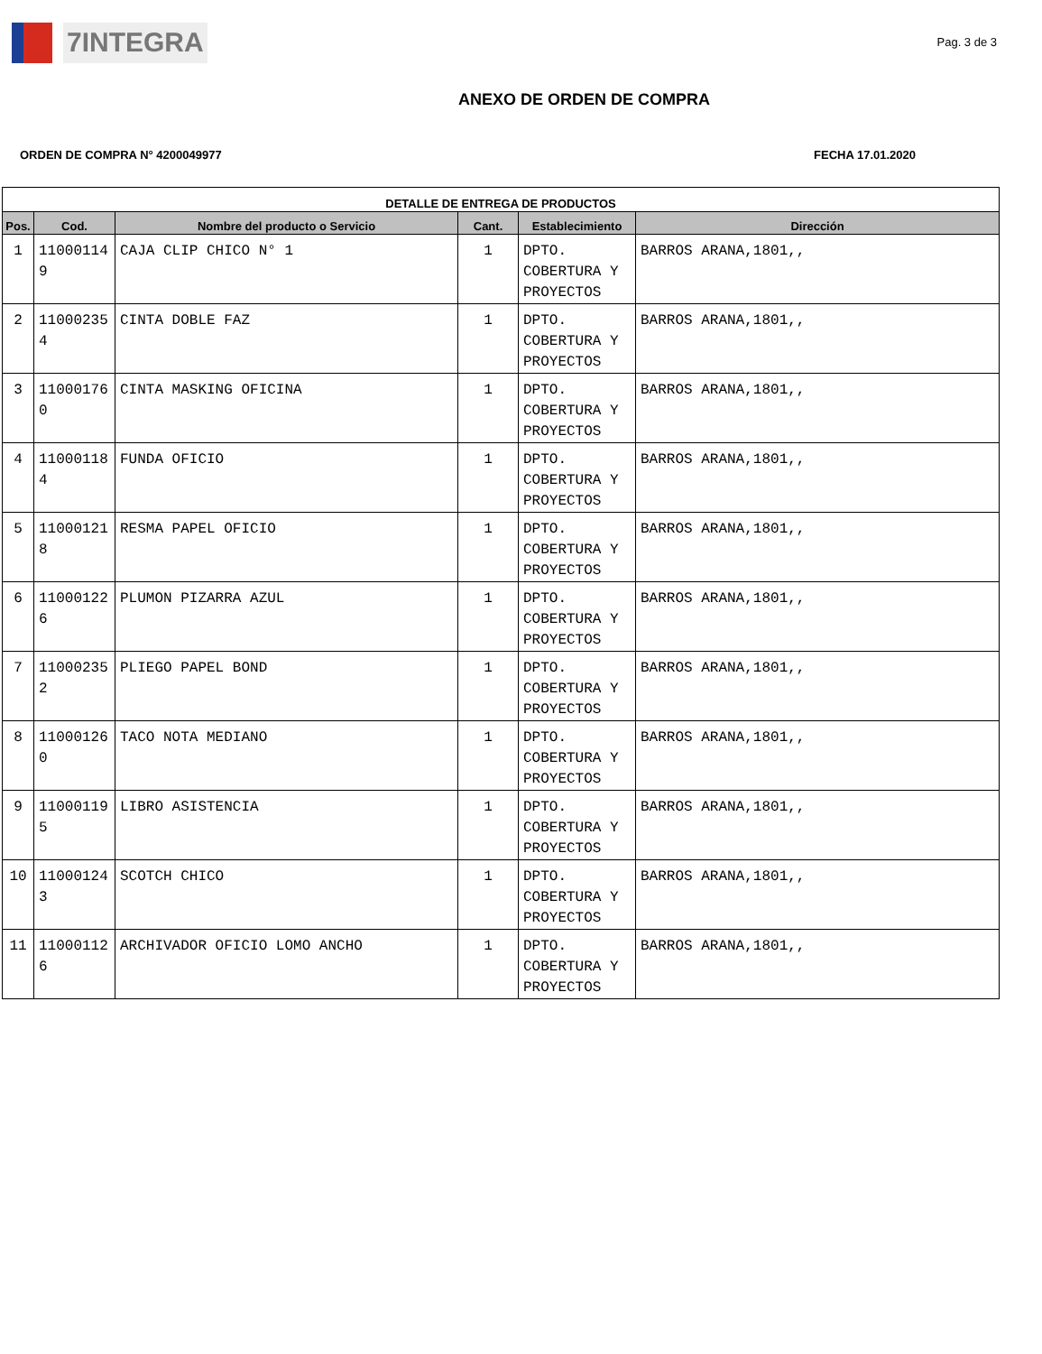7INTEGRA
Pag. 3 de 3
ANEXO DE ORDEN DE COMPRA
ORDEN DE COMPRA N° 4200049977 FECHA 17.01.2020
| DETALLE DE ENTREGA DE PRODUCTOS | | | | | |
| --- | --- | --- | --- | --- | --- |
| Pos. | Cod. | Nombre del producto o Servicio | Cant. | Establecimiento | Dirección |
| 1 | 11000114 9 | CAJA CLIP CHICO N° 1 | 1 | DPTO. COBERTURA Y PROYECTOS | BARROS ARANA,1801,, |
| 2 | 11000235 4 | CINTA DOBLE FAZ | 1 | DPTO. COBERTURA Y PROYECTOS | BARROS ARANA,1801,, |
| 3 | 11000176 0 | CINTA MASKING OFICINA | 1 | DPTO. COBERTURA Y PROYECTOS | BARROS ARANA,1801,, |
| 4 | 11000118 4 | FUNDA OFICIO | 1 | DPTO. COBERTURA Y PROYECTOS | BARROS ARANA,1801,, |
| 5 | 11000121 8 | RESMA PAPEL OFICIO | 1 | DPTO. COBERTURA Y PROYECTOS | BARROS ARANA,1801,, |
| 6 | 11000122 6 | PLUMON PIZARRA AZUL | 1 | DPTO. COBERTURA Y PROYECTOS | BARROS ARANA,1801,, |
| 7 | 11000235 2 | PLIEGO PAPEL BOND | 1 | DPTO. COBERTURA Y PROYECTOS | BARROS ARANA,1801,, |
| 8 | 11000126 0 | TACO NOTA MEDIANO | 1 | DPTO. COBERTURA Y PROYECTOS | BARROS ARANA,1801,, |
| 9 | 11000119 5 | LIBRO ASISTENCIA | 1 | DPTO. COBERTURA Y PROYECTOS | BARROS ARANA,1801,, |
| 10 | 11000124 3 | SCOTCH CHICO | 1 | DPTO. COBERTURA Y PROYECTOS | BARROS ARANA,1801,, |
| 11 | 11000112 6 | ARCHIVADOR OFICIO LOMO ANCHO | 1 | DPTO. COBERTURA Y PROYECTOS | BARROS ARANA,1801,, |